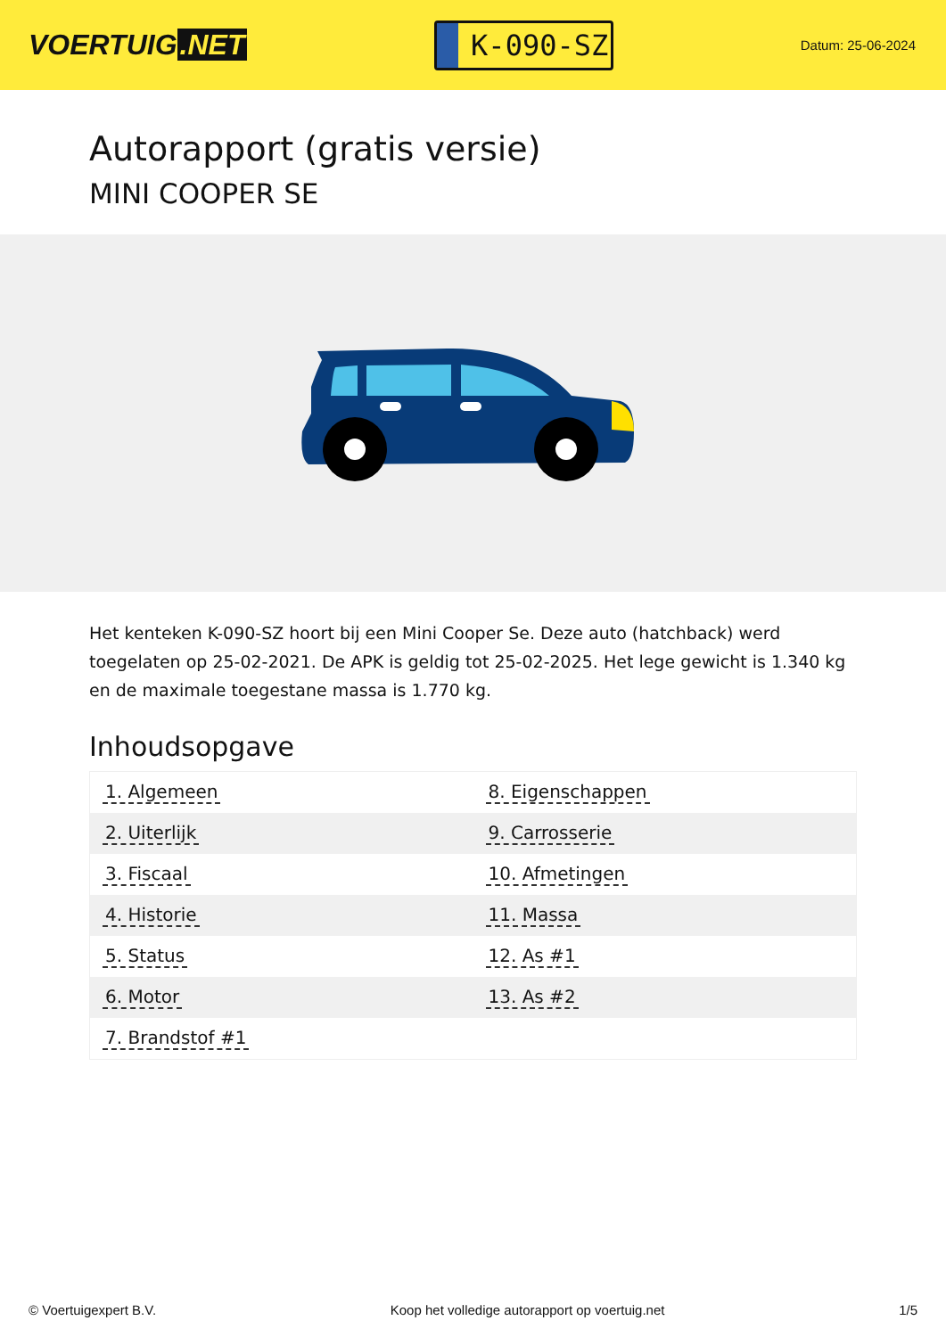VOERTUIG.NET
K-090-SZ
Datum: 25-06-2024
Autorapport (gratis versie)
MINI COOPER SE
Het kenteken K-090-SZ hoort bij een Mini Cooper Se. Deze auto (hatchback) werd toegelaten op 25-02-2021. De APK is geldig tot 25-02-2025. Het lege gewicht is 1.340 kg en de maximale toegestane massa is 1.770 kg.
Inhoudsopgave
| 1. Algemeen | 8. Eigenschappen |
| 2. Uiterlijk | 9. Carrosserie |
| 3. Fiscaal | 10. Afmetingen |
| 4. Historie | 11. Massa |
| 5. Status | 12. As #1 |
| 6. Motor | 13. As #2 |
| 7. Brandstof #1 | |
© Voertuigexpert B.V. Koop het volledige autorapport op voertuig.net 1/5